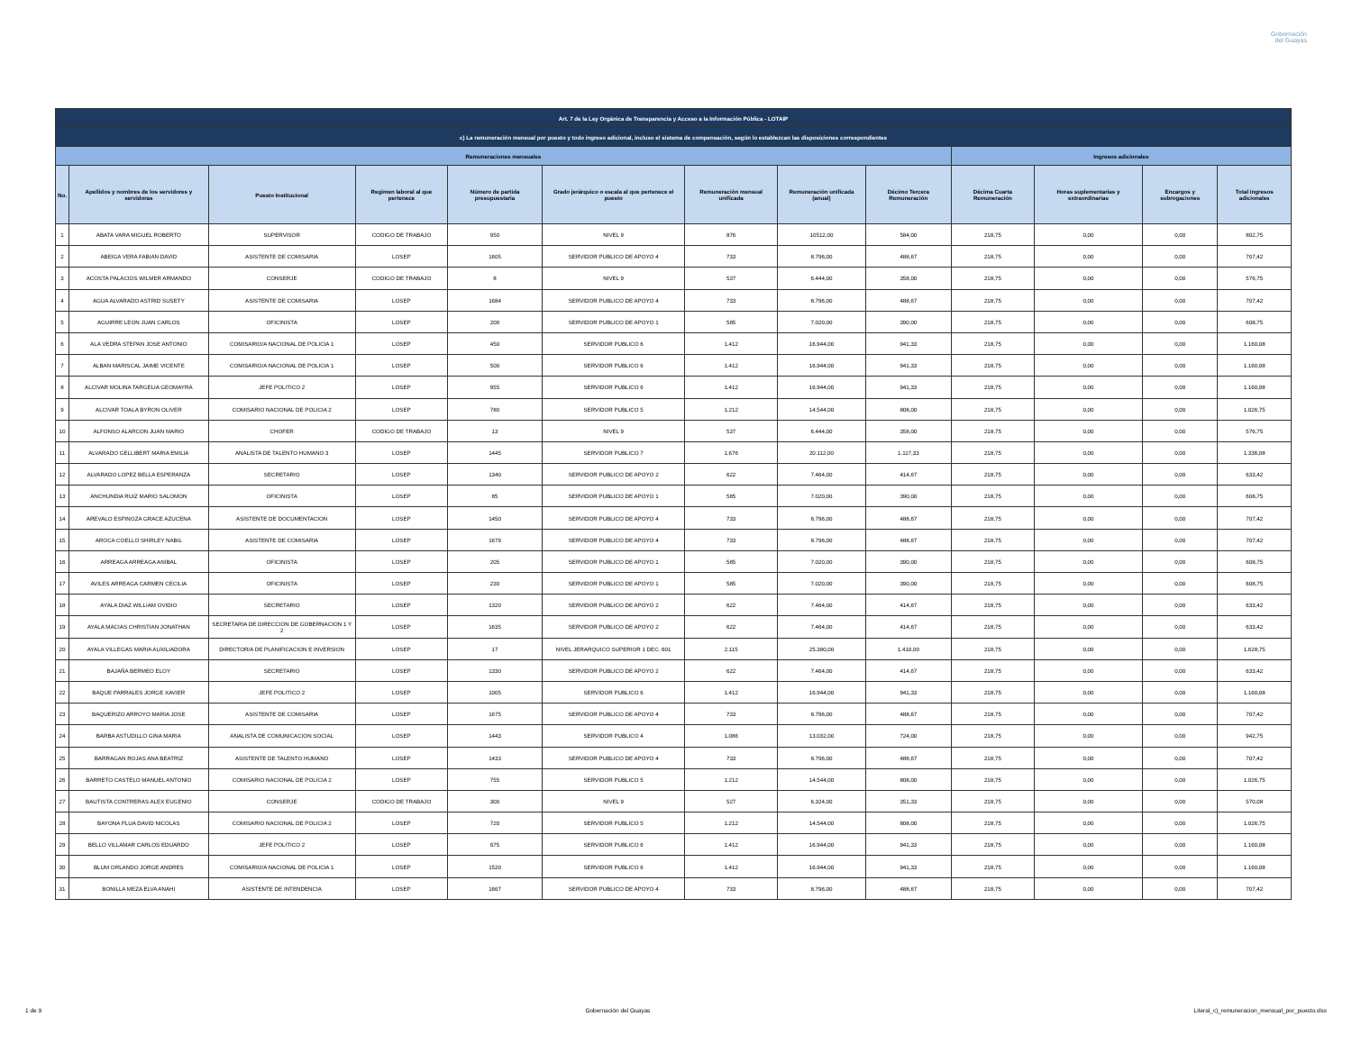Gobernación
del Guayas
| Art. 7 de la Ley Orgánica de Transparencia y Acceso a la Información Pública - LOTAIP | | | | | | | | | | | | |
| --- | --- | --- | --- | --- | --- | --- | --- | --- | --- | --- | --- | --- |
| c) La remuneración mensual por puesto y todo ingreso adicional, incluso el sistema de compensación, según lo establezcan las disposiciones correspondientes | | | | | | | | | | | | |
| Remuneraciones mensuales | | | | | | | | | Ingresos adicionales | | | |
| No. | Apellidos y nombres de los servidores y servidoras | Puesto Institucional | Regimen laboral al que pertenece | Número de partida presupuestaria | Grado jerárquico o escala al que pertenece el puesto | Remuneración mensual unificada | Remuneración unificada (anual) | Décimo Tercera Remuneración | Décima Cuarta Remuneración | Horas suplementarias y extraordinarias | Encargos y subrogaciones | Total ingresos adicionales |
| 1 | ABATA VARA MIGUEL ROBERTO | SUPERVISOR | CODIGO DE TRABAJO | 950 | NIVEL 9 | 876 | 10512,00 | 584,00 | 218,75 | 0,00 | 0,00 | 802,75 |
| 2 | ABEIGA VERA FABIAN DAVID | ASISTENTE DE COMISARIA | LOSEP | 1605 | SERVIDOR PUBLICO DE APOYO 4 | 733 | 8.796,00 | 488,67 | 218,75 | 0,00 | 0,00 | 707,42 |
| 3 | ACOSTA PALACIOS WILMER ARMANDO | CONSERJE | CODIGO DE TRABAJO | 8 | NIVEL 9 | 537 | 6.444,00 | 358,00 | 218,75 | 0,00 | 0,00 | 576,75 |
| 4 | AGUA ALVARADO ASTRID SUSETY | ASISTENTE DE COMISARIA | LOSEP | 1684 | SERVIDOR PUBLICO DE APOYO 4 | 733 | 8.796,00 | 488,67 | 218,75 | 0,00 | 0,00 | 707,42 |
| 5 | AGUIRRE LEON JUAN CARLOS | OFICINISTA | LOSEP | 200 | SERVIDOR PUBLICO DE APOYO 1 | 585 | 7.020,00 | 390,00 | 218,75 | 0,00 | 0,00 | 608,75 |
| 6 | ALA VEDRA STEPAN JOSE ANTONIO | COMISARIO/A NACIONAL DE POLICIA 1 | LOSEP | 450 | SERVIDOR PUBLICO 6 | 1.412 | 16.944,00 | 941,33 | 218,75 | 0,00 | 0,00 | 1.160,08 |
| 7 | ALBAN MARISCAL JAIME VICENTE | COMISARIO/A NACIONAL DE POLICIA 1 | LOSEP | 500 | SERVIDOR PUBLICO 6 | 1.412 | 16.944,00 | 941,33 | 218,75 | 0,00 | 0,00 | 1.160,08 |
| 8 | ALCIVAR MOLINA TARGELIA GEOMAYRA | JEFE POLITICO 2 | LOSEP | 955 | SERVIDOR PUBLICO 6 | 1.412 | 16.944,00 | 941,33 | 218,75 | 0,00 | 0,00 | 1.160,08 |
| 9 | ALCIVAR TOALA BYRON OLIVER | COMISARIO NACIONAL DE POLICIA 2 | LOSEP | 780 | SERVIDOR PUBLICO 5 | 1.212 | 14.544,00 | 808,00 | 218,75 | 0,00 | 0,00 | 1.026,75 |
| 10 | ALFONSO ALARCON JUAN MARIO | CHOFER | CODIGO DE TRABAJO | 13 | NIVEL 9 | 537 | 6.444,00 | 358,00 | 218,75 | 0,00 | 0,00 | 576,75 |
| 11 | ALVARADO GELLIBERT MARIA EMILIA | ANALISTA DE TALENTO HUMANO 3 | LOSEP | 1445 | SERVIDOR PUBLICO 7 | 1.676 | 20.112,00 | 1.117,33 | 218,75 | 0,00 | 0,00 | 1.336,08 |
| 12 | ALVARADO LOPEZ BELLA ESPERANZA | SECRETARIO | LOSEP | 1340 | SERVIDOR PUBLICO DE APOYO 2 | 622 | 7.464,00 | 414,67 | 218,75 | 0,00 | 0,00 | 633,42 |
| 13 | ANCHUNDIA RUIZ MARIO SALOMON | OFICINISTA | LOSEP | 85 | SERVIDOR PUBLICO DE APOYO 1 | 585 | 7.020,00 | 390,00 | 218,75 | 0,00 | 0,00 | 608,75 |
| 14 | AREVALO ESPINOZA GRACE AZUCENA | ASISTENTE DE DOCUMENTACION | LOSEP | 1450 | SERVIDOR PUBLICO DE APOYO 4 | 733 | 8.796,00 | 488,67 | 218,75 | 0,00 | 0,00 | 707,42 |
| 15 | AROCA COELLO SHIRLEY NABIL | ASISTENTE DE COMISARIA | LOSEP | 1679 | SERVIDOR PUBLICO DE APOYO 4 | 733 | 8.796,00 | 488,67 | 218,75 | 0,00 | 0,00 | 707,42 |
| 16 | ARREAGA ARREAGA ANIBAL | OFICINISTA | LOSEP | 205 | SERVIDOR PUBLICO DE APOYO 1 | 585 | 7.020,00 | 390,00 | 218,75 | 0,00 | 0,00 | 608,75 |
| 17 | AVILES ARREAGA CARMEN CECILIA | OFICINISTA | LOSEP | 230 | SERVIDOR PUBLICO DE APOYO 1 | 585 | 7.020,00 | 390,00 | 218,75 | 0,00 | 0,00 | 608,75 |
| 18 | AYALA DIAZ WILLIAM OVIDIO | SECRETARIO | LOSEP | 1320 | SERVIDOR PUBLICO DE APOYO 2 | 622 | 7.464,00 | 414,67 | 218,75 | 0,00 | 0,00 | 633,42 |
| 19 | AYALA MACIAS CHRISTIAN JONATHAN | SECRETARIA DE DIRECCION DE GOBERNACION 1 Y 2 | LOSEP | 1635 | SERVIDOR PUBLICO DE APOYO 2 | 622 | 7.464,00 | 414,67 | 218,75 | 0,00 | 0,00 | 633,42 |
| 20 | AYALA VILLEGAS MARIA AUXILIADORA | DIRECTOR/A DE PLANIFICACION E INVERSION | LOSEP | 17 | NIVEL JERARQUICO SUPERIOR 1 DEC. 601 | 2.115 | 25.380,00 | 1.410,00 | 218,75 | 0,00 | 0,00 | 1.628,75 |
| 21 | BAJAÑA BERMEO ELOY | SECRETARIO | LOSEP | 1330 | SERVIDOR PUBLICO DE APOYO 2 | 622 | 7.464,00 | 414,67 | 218,75 | 0,00 | 0,00 | 633,42 |
| 22 | BAQUE PARRALES JORGE XAVIER | JEFE POLITICO 2 | LOSEP | 1005 | SERVIDOR PUBLICO 6 | 1.412 | 16.944,00 | 941,33 | 218,75 | 0,00 | 0,00 | 1.160,08 |
| 23 | BAQUERIZO ARROYO MARIA JOSE | ASISTENTE DE COMISARIA | LOSEP | 1675 | SERVIDOR PUBLICO DE APOYO 4 | 733 | 8.796,00 | 488,67 | 218,75 | 0,00 | 0,00 | 707,42 |
| 24 | BARBA ASTUDILLO GINA MARIA | ANALISTA DE COMUNICACION SOCIAL | LOSEP | 1443 | SERVIDOR PUBLICO 4 | 1.086 | 13.032,00 | 724,00 | 218,75 | 0,00 | 0,00 | 942,75 |
| 25 | BARRAGAN ROJAS ANA BEATRIZ | ASISTENTE DE TALENTO HUMANO | LOSEP | 1433 | SERVIDOR PUBLICO DE APOYO 4 | 733 | 8.796,00 | 488,67 | 218,75 | 0,00 | 0,00 | 707,42 |
| 26 | BARRETO CASTELO MANUEL ANTONIO | COMISARIO NACIONAL DE POLICIA 2 | LOSEP | 755 | SERVIDOR PUBLICO 5 | 1.212 | 14.544,00 | 808,00 | 218,75 | 0,00 | 0,00 | 1.026,75 |
| 27 | BAUTISTA CONTRERAS ALEX EUGENIO | CONSERJE | CODIGO DE TRABAJO | 300 | NIVEL 9 | 527 | 6.324,00 | 351,33 | 218,75 | 0,00 | 0,00 | 570,08 |
| 28 | BAYONA PLUA DAVID NICOLAS | COMISARIO NACIONAL DE POLICIA 2 | LOSEP | 720 | SERVIDOR PUBLICO 5 | 1.212 | 14.544,00 | 808,00 | 218,75 | 0,00 | 0,00 | 1.026,75 |
| 29 | BELLO VILLAMAR CARLOS EDUARDO | JEFE POLITICO 2 | LOSEP | 975 | SERVIDOR PUBLICO 6 | 1.412 | 16.944,00 | 941,33 | 218,75 | 0,00 | 0,00 | 1.160,08 |
| 30 | BLUM ORLANDO JORGE ANDRES | COMISARIO/A NACIONAL DE POLICIA 1 | LOSEP | 1520 | SERVIDOR PUBLICO 6 | 1.412 | 16.944,00 | 941,33 | 218,75 | 0,00 | 0,00 | 1.160,08 |
| 31 | BONILLA MEZA ELVA ANAHI | ASISTENTE DE INTENDENCIA | LOSEP | 1667 | SERVIDOR PUBLICO DE APOYO 4 | 733 | 8.796,00 | 488,67 | 218,75 | 0,00 | 0,00 | 707,42 |
1 de 9 Gobernación del Guayas Literal_c)_remuneracion_mensual_por_puesto.xlsx